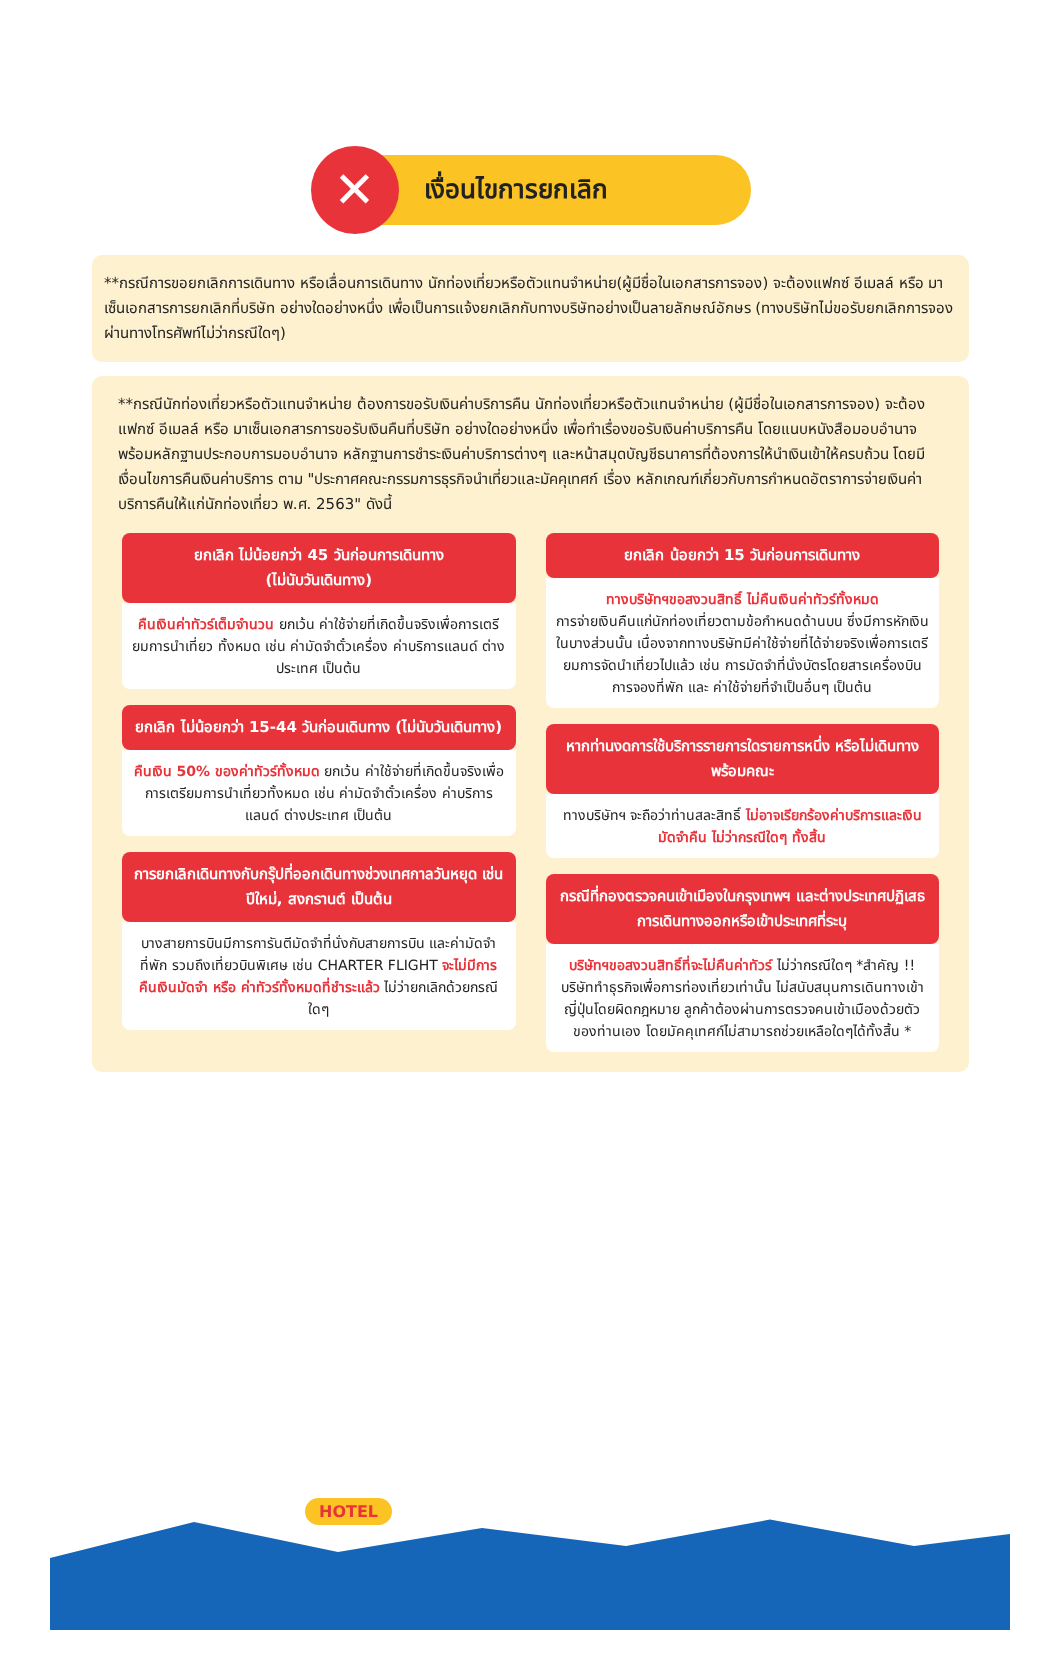✕
เงื่อนไขการยกเลิก
**กรณีการขอยกเลิกการเดินทาง หรือเลื่อนการเดินทาง นักท่องเที่ยวหรือตัวแทนจำหน่าย(ผู้มีชื่อในเอกสารการจอง) จะต้องแฟกซ์ อีเมลล์ หรือ มาเซ็นเอกสารการยกเลิกที่บริษัท อย่างใดอย่างหนึ่ง เพื่อเป็นการแจ้งยกเลิกกับทางบริษัทอย่างเป็นลายลักษณ์อักษร (ทางบริษัทไม่ขอรับยกเลิกการจอง ผ่านทางโทรศัพท์ไม่ว่ากรณีใดๆ)
**กรณีนักท่องเที่ยวหรือตัวแทนจำหน่าย ต้องการขอรับเงินค่าบริการคืน นักท่องเที่ยวหรือตัวแทนจำหน่าย (ผู้มีชื่อในเอกสารการจอง) จะต้องแฟกซ์ อีเมลล์ หรือ มาเซ็นเอกสารการขอรับเงินคืนที่บริษัท อย่างใดอย่างหนึ่ง เพื่อทำเรื่องขอรับเงินค่าบริการคืน โดยแนบหนังสือมอบอำนาจพร้อมหลักฐานประกอบการมอบอำนาจ หลักฐานการชำระเงินค่าบริการต่างๆ และหน้าสมุดบัญชีธนาคารที่ต้องการให้นำเงินเข้าให้ครบถ้วน โดยมีเงื่อนไขการคืนเงินค่าบริการ ตาม "ประกาศคณะกรรมการธุรกิจนำเที่ยวและมัคคุเทศก์ เรื่อง หลักเกณฑ์เกี่ยวกับการกำหนดอัตราการจ่ายเงินค่าบริการคืนให้แก่นักท่องเที่ยว พ.ศ. 2563" ดังนี้
ยกเลิก ไม่น้อยกว่า 45 วันก่อนการเดินทาง
(ไม่นับวันเดินทาง)
คืนเงินค่าทัวร์เต็มจำนวน ยกเว้น ค่าใช้จ่ายที่เกิดขึ้นจริงเพื่อการเตรียมการนำเที่ยว ทั้งหมด เช่น ค่ามัดจำตั๋วเครื่อง ค่าบริการแลนด์ ต่างประเทศ เป็นต้น
ยกเลิก ไม่น้อยกว่า 15-44 วันก่อนเดินทาง (ไม่นับวันเดินทาง)
คืนเงิน 50% ของค่าทัวร์ทั้งหมด ยกเว้น ค่าใช้จ่ายที่เกิดขึ้นจริงเพื่อการเตรียมการนำเที่ยวทั้งหมด เช่น ค่ามัดจำตั๋วเครื่อง ค่าบริการแลนด์ ต่างประเทศ เป็นต้น
การยกเลิกเดินทางกับกรุ๊ปที่ออกเดินทางช่วงเทศกาลวันหยุด เช่น ปีใหม่, สงกรานต์ เป็นต้น
บางสายการบินมีการการันตีมัดจำที่นั่งกับสายการบิน และค่ามัดจำที่พัก รวมถึงเที่ยวบินพิเศษ เช่น CHARTER FLIGHT จะไม่มีการคืนเงินมัดจำ หรือ ค่าทัวร์ทั้งหมดที่ชำระแล้ว ไม่ว่ายกเลิกด้วยกรณีใดๆ
ยกเลิก น้อยกว่า 15 วันก่อนการเดินทาง
ทางบริษัทฯขอสงวนสิทธิ์ ไม่คืนเงินค่าทัวร์ทั้งหมด
การจ่ายเงินคืนแก่นักท่องเที่ยวตามข้อกำหนดด้านบน ซึ่งมีการหักเงินในบางส่วนนั้น เนื่องจากทางบริษัทมีค่าใช้จ่ายที่ได้จ่ายจริงเพื่อการเตรียมการจัดนำเที่ยวไปแล้ว เช่น การมัดจำที่นั่งบัตรโดยสารเครื่องบิน การจองที่พัก และ ค่าใช้จ่ายที่จำเป็นอื่นๆ เป็นต้น
หากท่านงดการใช้บริการรายการใดรายการหนึ่ง หรือไม่เดินทางพร้อมคณะ
ทางบริษัทฯ จะถือว่าท่านสละสิทธิ์ ไม่อาจเรียกร้องค่าบริการและเงินมัดจำคืน ไม่ว่ากรณีใดๆ ทั้งสิ้น
กรณีที่กองตรวจคนเข้าเมืองในกรุงเทพฯ และต่างประเทศปฏิเสธการเดินทางออกหรือเข้าประเทศที่ระบุ
บริษัทฯขอสงวนสิทธิ์ที่จะไม่คืนค่าทัวร์ ไม่ว่ากรณีใดๆ *สำคัญ !! บริษัททำธุรกิจเพื่อการท่องเที่ยวเท่านั้น ไม่สนับสนุนการเดินทางเข้าญี่ปุ่นโดยผิดกฎหมาย ลูกค้าต้องผ่านการตรวจคนเข้าเมืองด้วยตัวของท่านเอง โดยมัคคุเทศก์ไม่สามารถช่วยเหลือใดๆได้ทั้งสิ้น *
HOTEL